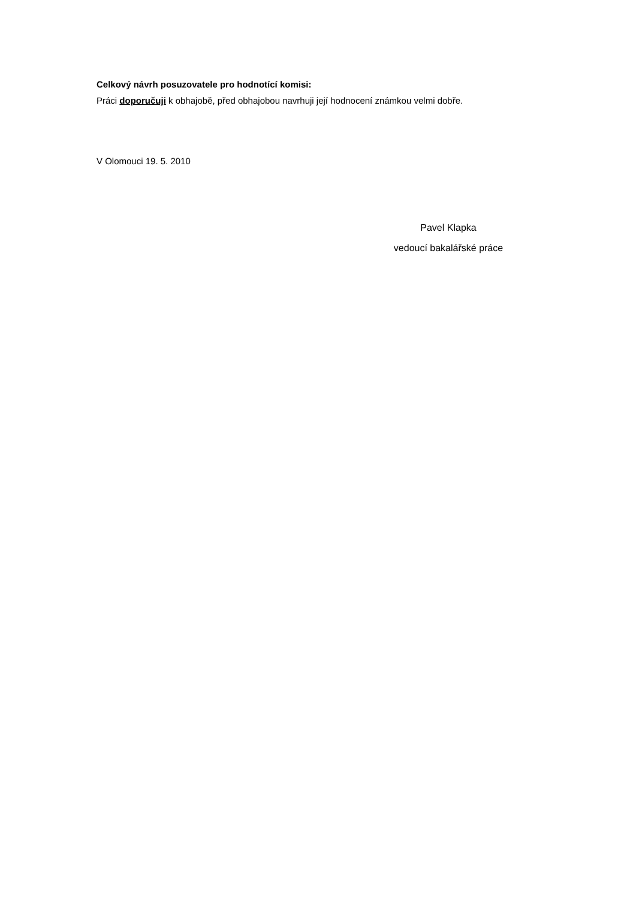Celkový návrh posuzovatele pro hodnotící komisi:
Práci doporučuji k obhajobě, před obhajobou navrhuji její hodnocení známkou velmi dobře.
V Olomouci 19. 5. 2010
Pavel Klapka
vedoucí bakalářské práce